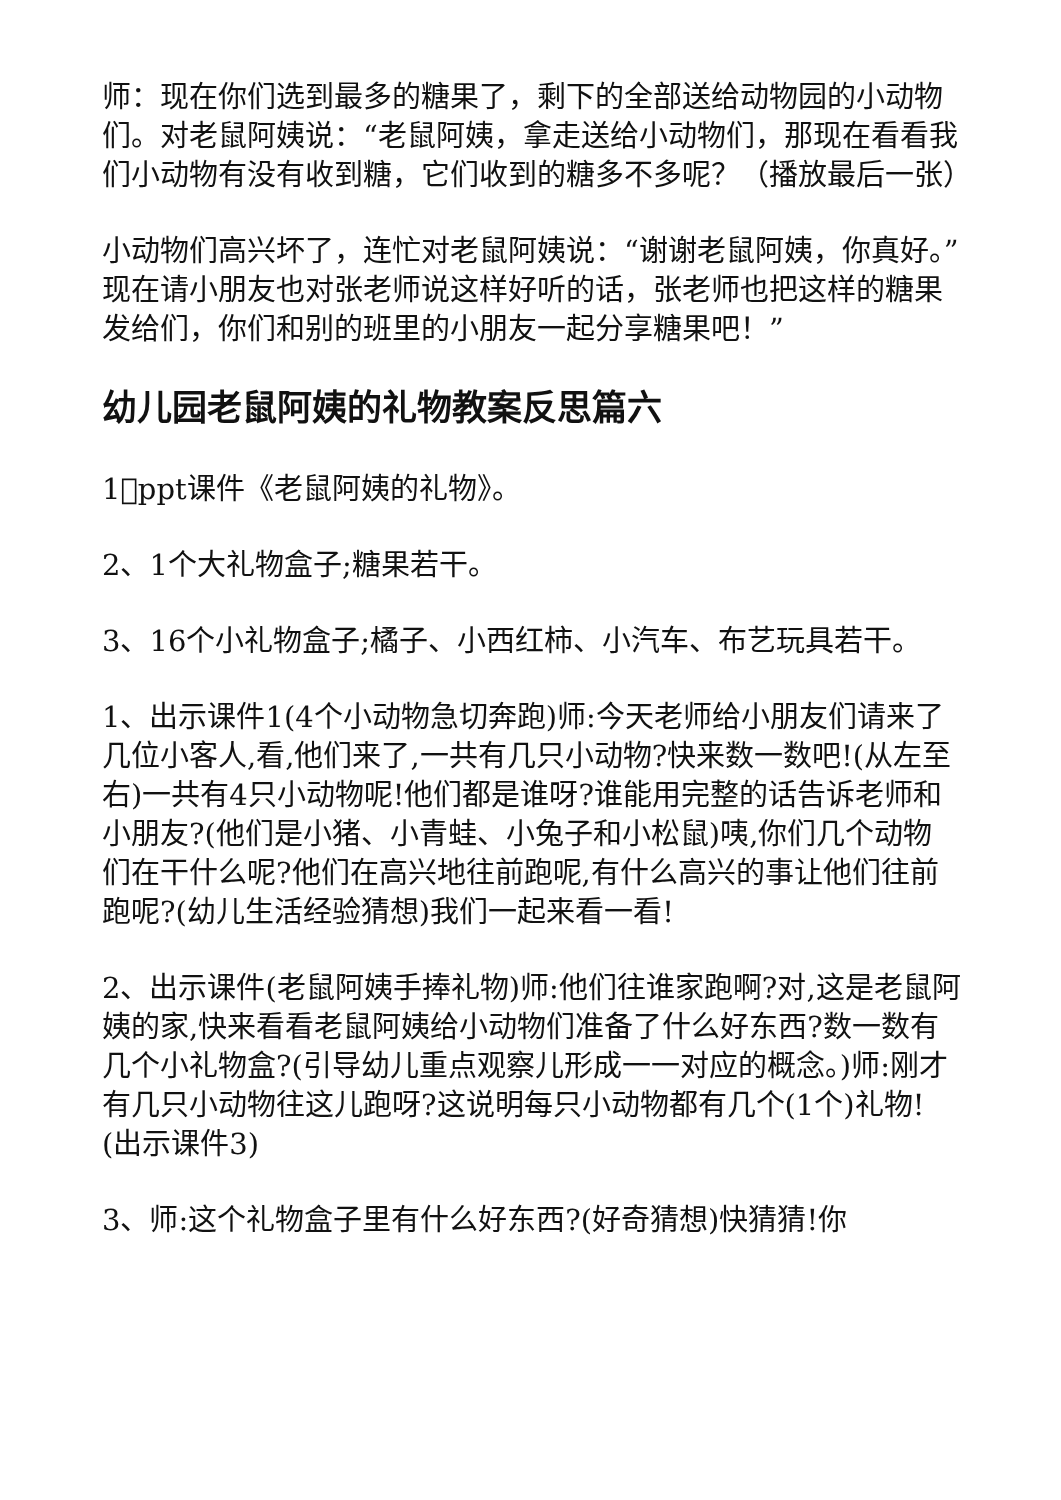师：现在你们选到最多的糖果了，剩下的全部送给动物园的小动物们。对老鼠阿姨说：“老鼠阿姨，拿走送给小动物们，那现在看看我们小动物有没有收到糖，它们收到的糖多不多呢？（播放最后一张）
小动物们高兴坏了，连忙对老鼠阿姨说：“谢谢老鼠阿姨，你真好。”现在请小朋友也对张老师说这样好听的话，张老师也把这样的糖果发给们，你们和别的班里的小朋友一起分享糖果吧！”
幼儿园老鼠阿姨的礼物教案反思篇六
1􏰀ppt课件《老鼠阿姨的礼物》。
2、1个大礼物盒子;糖果若干。
3、16个小礼物盒子;橘子、小西红柿、小汽车、布艺玩具若干。
1、出示课件1(4个小动物急切奔跑)师:今天老师给小朋友们请来了几位小客人,看,他们来了,一共有几只小动物?快来数一数吧!(从左至右)一共有4只小动物呢!他们都是谁呀?谁能用完整的话告诉老师和小朋友?(他们是小猪、小青蛙、小兔子和小松鼠)咦,你们几个动物们在干什么呢?他们在高兴地往前跑呢,有什么高兴的事让他们往前跑呢?(幼儿生活经验猜想)我们一起来看一看!
2、出示课件(老鼠阿姨手捧礼物)师:他们往谁家跑啊?对,这是老鼠阿姨的家,快来看看老鼠阿姨给小动物们准备了什么好东西?数一数有几个小礼物盒?(引导幼儿重点观察儿形成一一对应的概念。)师:刚才有几只小动物往这儿跑呀?这说明每只小动物都有几个(1个)礼物!(出示课件3)
3、师:这个礼物盒子里有什么好东西?(好奇猜想)快猜猜!你